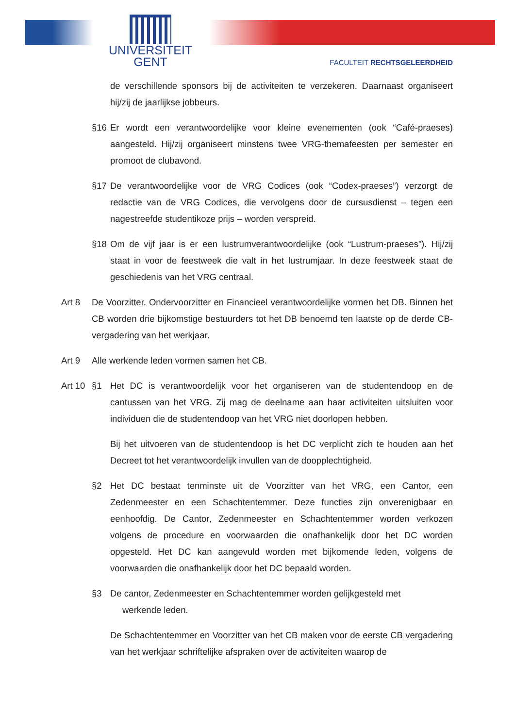UNIVERSITEIT
GENT
FACULTEIT RECHTSGELEERDHEID
de verschillende sponsors bij de activiteiten te verzekeren. Daarnaast organiseert hij/zij de jaarlijkse jobbeurs.
§16 Er wordt een verantwoordelijke voor kleine evenementen (ook “Café-praeses) aangesteld. Hij/zij organiseert minstens twee VRG-themafeesten per semester en promoot de clubavond.
§17 De verantwoordelijke voor de VRG Codices (ook “Codex-praeses”) verzorgt de redactie van de VRG Codices, die vervolgens door de cursusdienst – tegen een nagestreefde studentikoze prijs – worden verspreid.
§18 Om de vijf jaar is er een lustrumverantwoordelijke (ook “Lustrum-praeses”). Hij/zij staat in voor de feestweek die valt in het lustrumjaar. In deze feestweek staat de geschiedenis van het VRG centraal.
Art 8 De Voorzitter, Ondervoorzitter en Financieel verantwoordelijke vormen het DB. Binnen het CB worden drie bijkomstige bestuurders tot het DB benoemd ten laatste op de derde CB-vergadering van het werkjaar.
Art 9 Alle werkende leden vormen samen het CB.
Art 10
§1 Het DC is verantwoordelijk voor het organiseren van de studentendoop en de cantussen van het VRG. Zij mag de deelname aan haar activiteiten uitsluiten voor individuen die de studentendoop van het VRG niet doorlopen hebben.
Bij het uitvoeren van de studentendoop is het DC verplicht zich te houden aan het Decreet tot het verantwoordelijk invullen van de doopplechtigheid.
§2 Het DC bestaat tenminste uit de Voorzitter van het VRG, een Cantor, een Zedenmeester en een Schachtentemmer. Deze functies zijn onverenigbaar en eenhoofdig. De Cantor, Zedenmeester en Schachtentemmer worden verkozen volgens de procedure en voorwaarden die onafhankelijk door het DC worden opgesteld. Het DC kan aangevuld worden met bijkomende leden, volgens de voorwaarden die onafhankelijk door het DC bepaald worden.
§3 De cantor, Zedenmeester en Schachtentemmer worden gelijkgesteld met
werkende leden.
De Schachtentemmer en Voorzitter van het CB maken voor de eerste CB vergadering van het werkjaar schriftelijke afspraken over de activiteiten waarop de